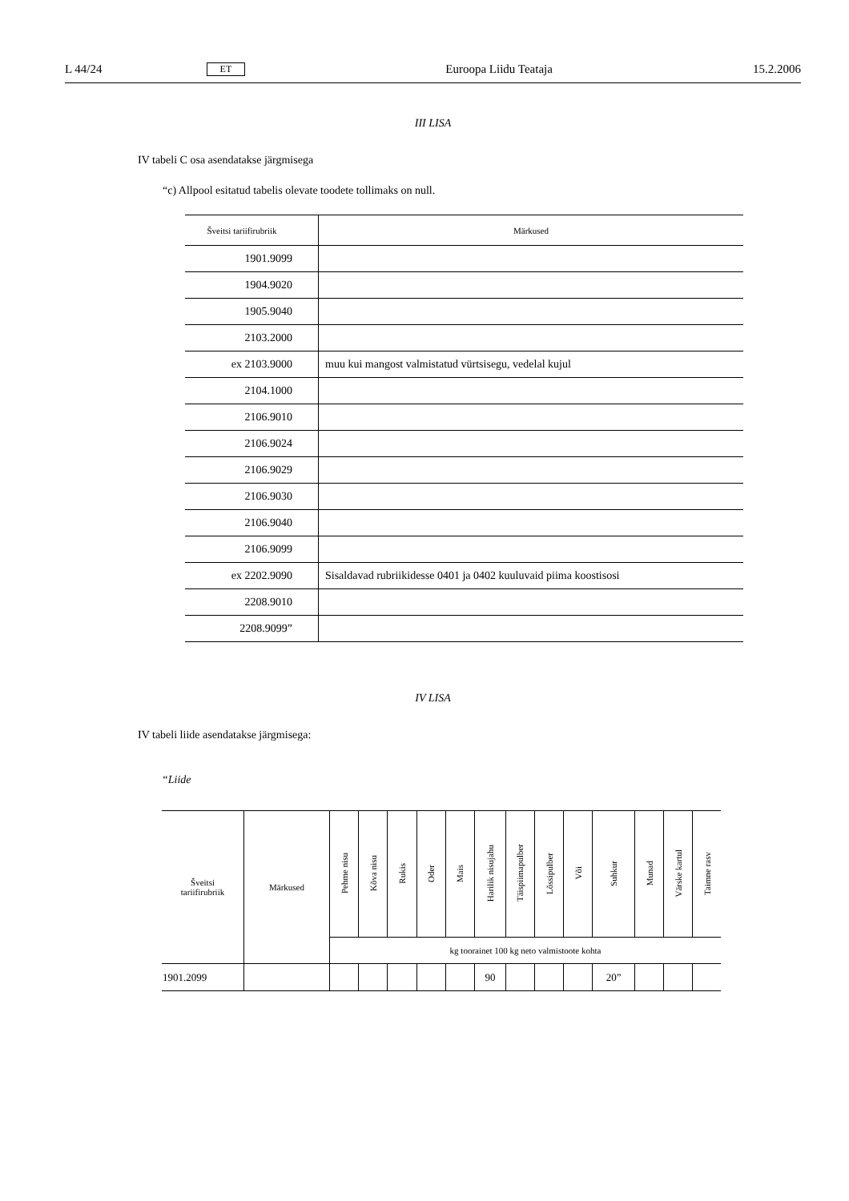L 44/24 ET Euroopa Liidu Teataja 15.2.2006
III LISA
IV tabeli C osa asendatakse järgmisega
“c) Allpool esitatud tabelis olevate toodete tollimaks on null.
| Šveitsi tariifirubriik | Märkused |
| --- | --- |
| 1901.9099 | |
| 1904.9020 | |
| 1905.9040 | |
| 2103.2000 | |
| ex 2103.9000 | muu kui mangost valmistatud vürtsisegu, vedelal kujul |
| 2104.1000 | |
| 2106.9010 | |
| 2106.9024 | |
| 2106.9029 | |
| 2106.9030 | |
| 2106.9040 | |
| 2106.9099 | |
| ex 2202.9090 | Sisaldavad rubriikidesse 0401 ja 0402 kuuluvaid piima koostisosi |
| 2208.9010 | |
| 2208.9099” | |
IV LISA
IV tabeli liide asendatakse järgmisega:
“Liide
| Šveitsi tariifirubriik | Märkused | Pehme nisu | Kõva nisu | Rukis | Oder | Mais | Harilik nisujahu | Täispiimapulber | Lõssipulber | Või | Suhkur | Munad | Värske kartul | Taimne rasv |
| --- | --- | --- | --- | --- | --- | --- | --- | --- | --- | --- | --- | --- | --- | --- |
| | | kg toorainet 100 kg neto valmistoote kohta | | | | | | | | | | | | |
| 1901.2099 | | | | | | | 90 | | | | 20” | | | |